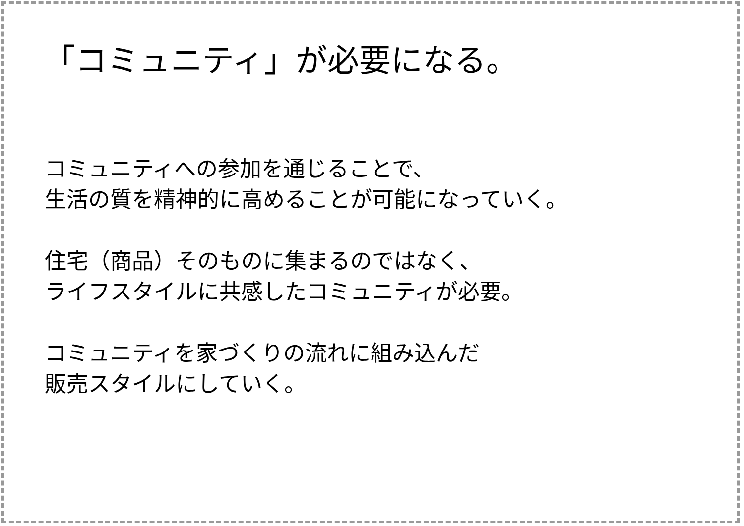「コミュニティ」が必要になる。
コミュニティへの参加を通じることで、
生活の質を精神的に高めることが可能になっていく。
住宅（商品）そのものに集まるのではなく、
ライフスタイルに共感したコミュニティが必要。
コミュニティを家づくりの流れに組み込んだ
販売スタイルにしていく。